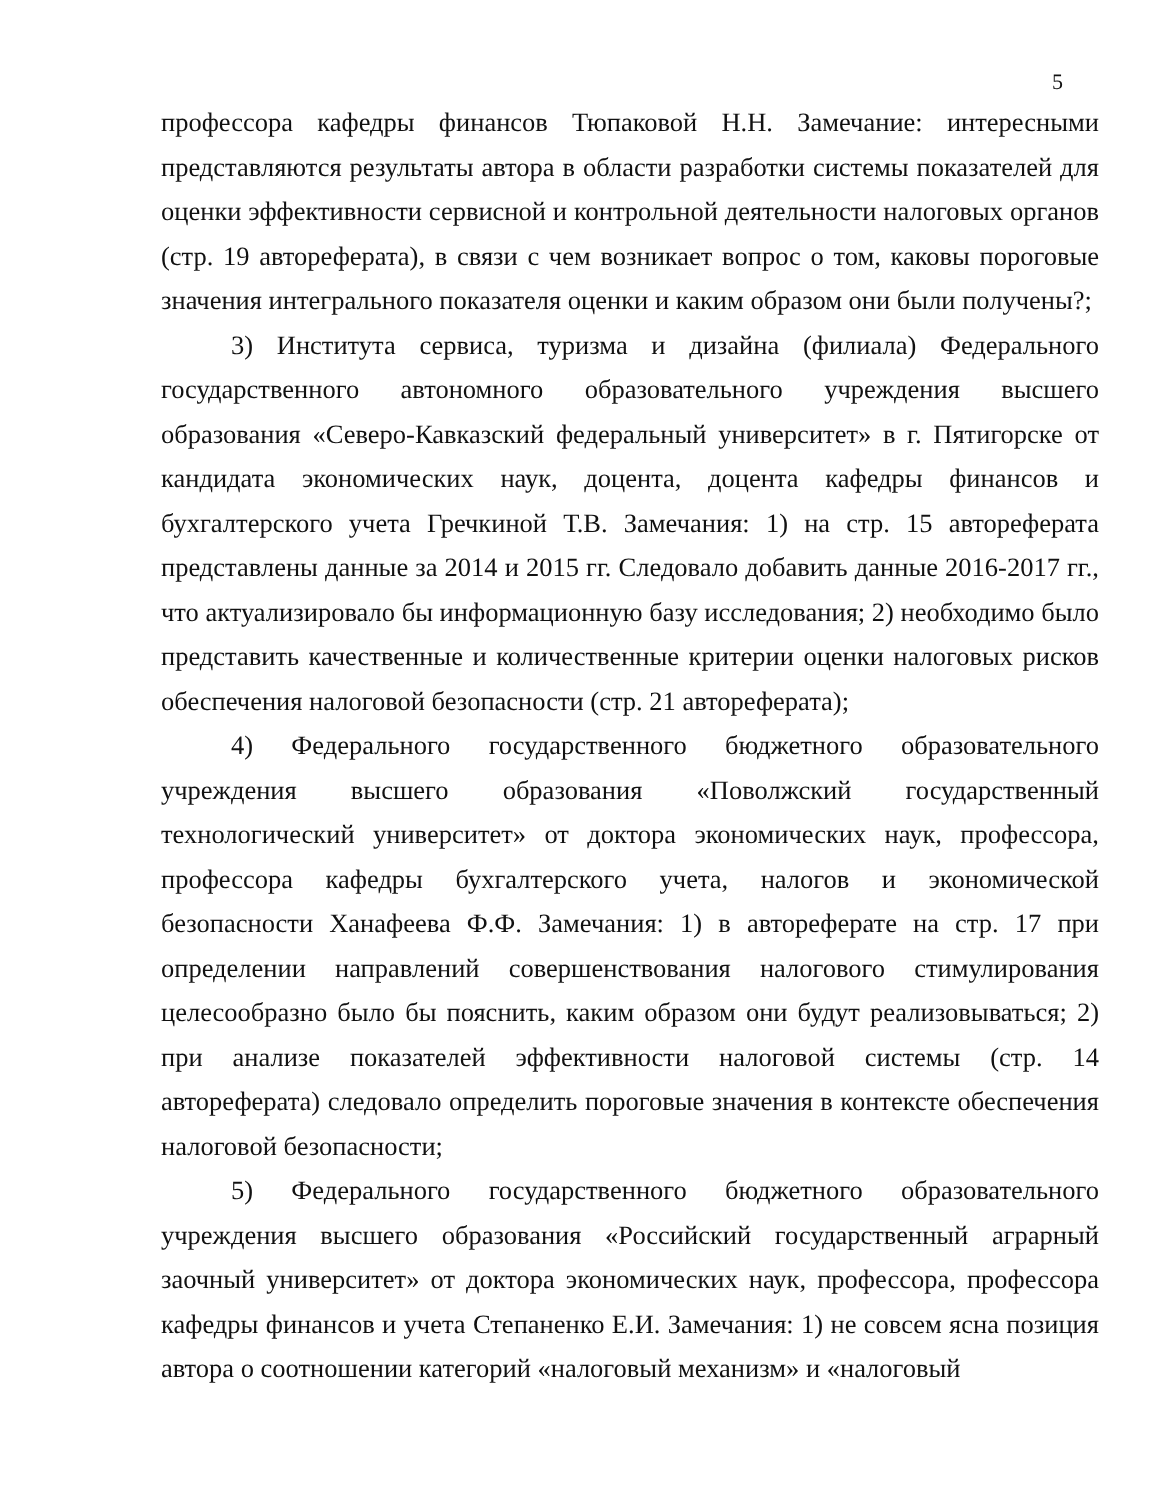5
профессора кафедры финансов Тюпаковой Н.Н. Замечание: интересными представляются результаты автора в области разработки системы показателей для оценки эффективности сервисной и контрольной деятельности налоговых органов (стр. 19 автореферата), в связи с чем возникает вопрос о том, каковы пороговые значения интегрального показателя оценки и каким образом они были получены?;
3) Института сервиса, туризма и дизайна (филиала) Федерального государственного автономного образовательного учреждения высшего образования «Северо-Кавказский федеральный университет» в г. Пятигорске от кандидата экономических наук, доцента, доцента кафедры финансов и бухгалтерского учета Гречкиной Т.В. Замечания: 1) на стр. 15 автореферата представлены данные за 2014 и 2015 гг. Следовало добавить данные 2016-2017 гг., что актуализировало бы информационную базу исследования; 2) необходимо было представить качественные и количественные критерии оценки налоговых рисков обеспечения налоговой безопасности (стр. 21 автореферата);
4) Федерального государственного бюджетного образовательного учреждения высшего образования «Поволжский государственный технологический университет» от доктора экономических наук, профессора, профессора кафедры бухгалтерского учета, налогов и экономической безопасности Ханафеева Ф.Ф. Замечания: 1) в автореферате на стр. 17 при определении направлений совершенствования налогового стимулирования целесообразно было бы пояснить, каким образом они будут реализовываться; 2) при анализе показателей эффективности налоговой системы (стр. 14 автореферата) следовало определить пороговые значения в контексте обеспечения налоговой безопасности;
5) Федерального государственного бюджетного образовательного учреждения высшего образования «Российский государственный аграрный заочный университет» от доктора экономических наук, профессора, профессора кафедры финансов и учета Степаненко Е.И. Замечания: 1) не совсем ясна позиция автора о соотношении категорий «налоговый механизм» и «налоговый